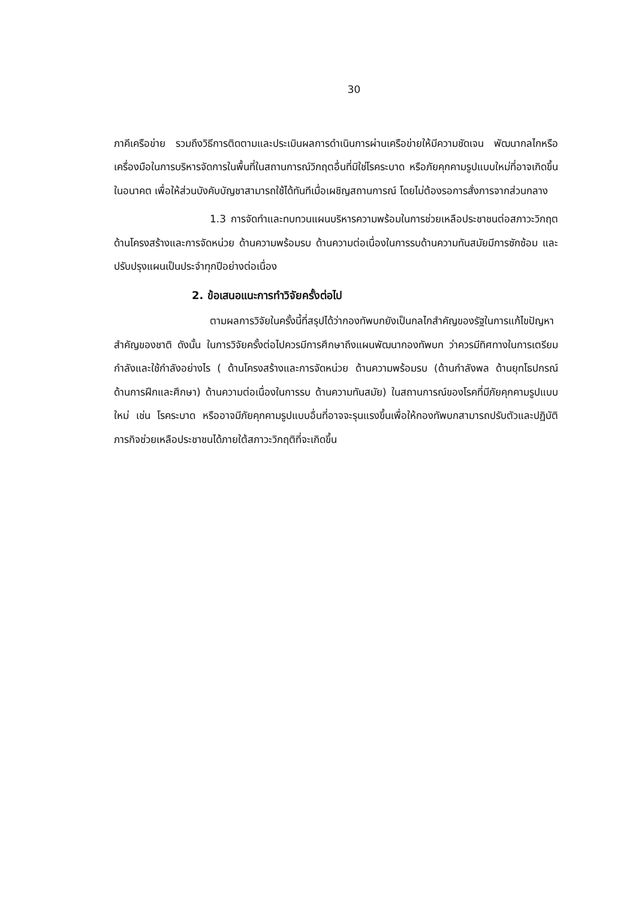30
ภาคีเครือข่าย รวมถึงวิธีการติดตามและประเมินผลการดำเนินการผ่านเครือข่ายให้มีความชัดเจน พัฒนากลไกหรือเครื่องมือในการบริหารจัดการในพื้นที่ในสถานการณ์วิกฤตอื่นที่มิใช่โรคระบาด หรือภัยคุกคามรูปแบบใหม่ที่อาจเกิดขึ้นในอนาคต เพื่อให้ส่วนบังคับบัญชาสามารถใช้ได้ทันทีเมื่อเผชิญสถานการณ์ โดยไม่ต้องรอการสั่งการจากส่วนกลาง
1.3 การจัดทำและทบทวนแผนบริหารความพร้อมในการช่วยเหลือประชาชนต่อสภาวะวิกฤตด้านโครงสร้างและการจัดหน่วย ด้านความพร้อมรบ ด้านความต่อเนื่องในการรบด้านความทันสมัยมีการซักซ้อม และปรับปรุงแผนเป็นประจำทุกปีอย่างต่อเนื่อง
2. ข้อเสนอแนะการทำวิจัยครั้งต่อไป
ตามผลการวิจัยในครั้งนี้ที่สรุปได้ว่ากองทัพบกยังเป็นกลไกสำคัญของรัฐในการแก้ไขปัญหาสำคัญของชาติ ดังนั้น ในการวิจัยครั้งต่อไปควรมีการศึกษาถึงแผนพัฒนากองทัพบก ว่าควรมีทิศทางในการเตรียมกำลังและใช้กำลังอย่างไร ( ด้านโครงสร้างและการจัดหน่วย ด้านความพร้อมรบ (ด้านกำลังพล ด้านยุทโธปกรณ์ ด้านการฝึกและศึกษา) ด้านความต่อเนื่องในการรบ ด้านความทันสมัย) ในสถานการณ์ของโรคที่มีภัยคุกคามรูปแบบใหม่ เช่น โรคระบาด หรืออาจมีภัยคุกคามรูปแบบอื่นที่อาจจะรุนแรงขึ้นเพื่อให้กองทัพบกสามารถปรับตัวและปฏิบัติภารกิจช่วยเหลือประชาชนได้ภายใต้สภาวะวิกฤติที่จะเกิดขึ้น